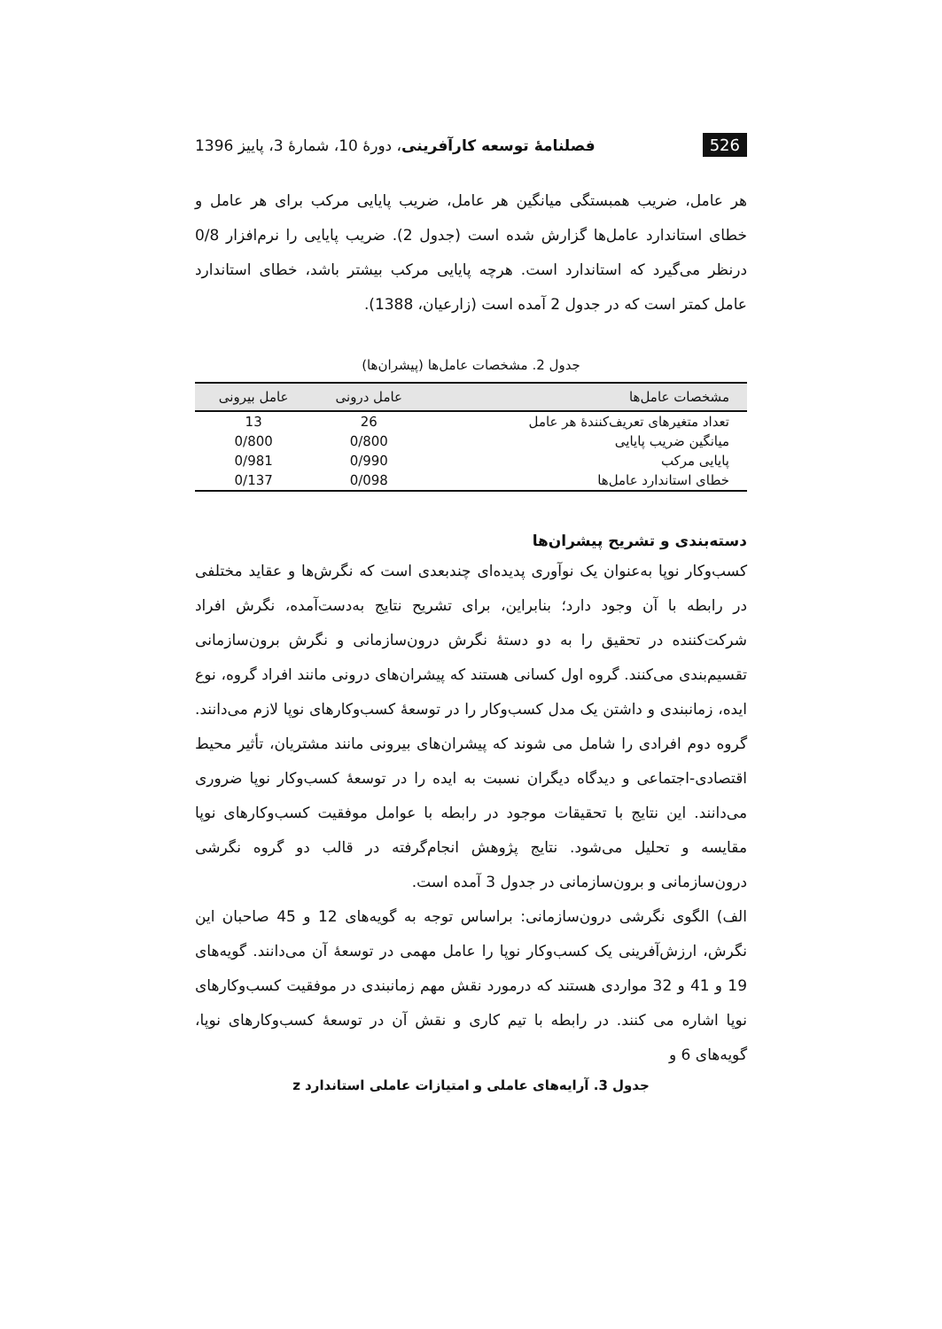526 فصلنامهٔ توسعه کارآفرینی، دورهٔ 10، شمارهٔ 3، پاییز 1396
هر عامل، ضریب همبستگی میانگین هر عامل، ضریب پایایی مرکب برای هر عامل و خطای استاندارد عامل‌ها گزارش شده است (جدول 2). ضریب پایایی را نرم‌افزار 0/8 درنظر می‌گیرد که استاندارد است. هرچه پایایی مرکب بیشتر باشد، خطای استاندارد عامل کمتر است که در جدول 2 آمده است (زارعیان، 1388).
جدول 2. مشخصات عامل‌ها (پیشران‌ها)
| مشخصات عامل‌ها | عامل درونی | عامل بیرونی |
| --- | --- | --- |
| تعداد متغیرهای تعریف‌کنندهٔ هر عامل | 26 | 13 |
| میانگین ضریب پایایی | 0/800 | 0/800 |
| پایایی مرکب | 0/990 | 0/981 |
| خطای استاندارد عامل‌ها | 0/098 | 0/137 |
دسته‌بندی و تشریح پیشران‌ها
کسب‌وکار نوپا به‌عنوان یک نوآوری پدیده‌ای چندبعدی است که نگرش‌ها و عقاید مختلفی در رابطه با آن وجود دارد؛ بنابراین، برای تشریح نتایج به‌دست‌آمده، نگرش افراد شرکت‌کننده در تحقیق را به دو دستهٔ نگرش درون‌سازمانی و نگرش برون‌سازمانی تقسیم‌بندی می‌کنند. گروه اول کسانی هستند که پیشران‌های درونی مانند افراد گروه، نوع ایده، زمانبندی و داشتن یک مدل کسب‌وکار را در توسعهٔ کسب‌وکارهای نوپا لازم می‌دانند. گروه دوم افرادی را شامل می شوند که پیشران‌های بیرونی مانند مشتریان، تأثیر محیط اقتصادی-اجتماعی و دیدگاه دیگران نسبت به ایده را در توسعهٔ کسب‌وکار نوپا ضروری می‌دانند. این نتایج با تحقیقات موجود در رابطه با عوامل موفقیت کسب‌وکارهای نوپا مقایسه و تحلیل می‌شود. نتایج پژوهش انجام‌گرفته در قالب دو گروه نگرشی درون‌سازمانی و برون‌سازمانی در جدول 3 آمده است.
الف) الگوی نگرشی درون‌سازمانی: براساس توجه به گویه‌های 12 و 45 صاحبان این نگرش، ارزش‌آفرینی یک کسب‌وکار نوپا را عامل مهمی در توسعهٔ آن می‌دانند. گویه‌های 19 و 41 و 32 مواردی هستند که درمورد نقش مهم زمانبندی در موفقیت کسب‌وکارهای نوپا اشاره می کنند. در رابطه با تیم کاری و نقش آن در توسعهٔ کسب‌وکارهای نوپا، گویه‌های 6 و
جدول 3. آرایه‌های عاملی و امتیازات عاملی استاندارد z